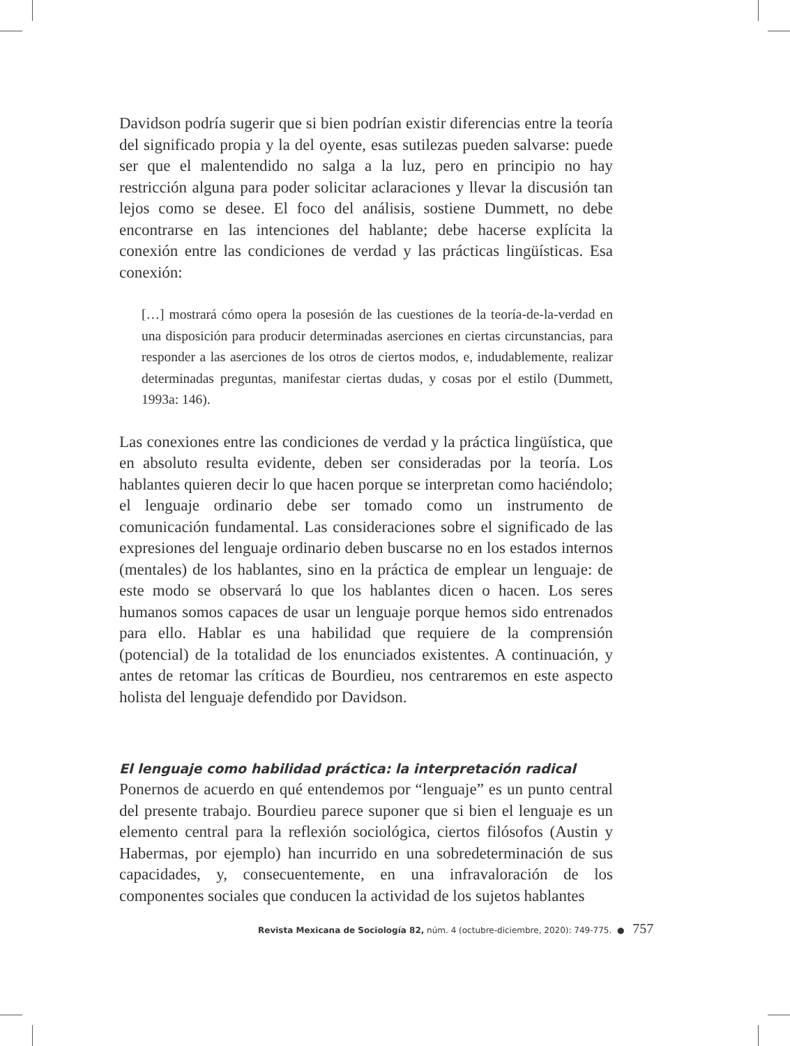Davidson podría sugerir que si bien podrían existir diferencias entre la teoría del significado propia y la del oyente, esas sutilezas pueden salvarse: puede ser que el malentendido no salga a la luz, pero en principio no hay restricción alguna para poder solicitar aclaraciones y llevar la discusión tan lejos como se desee. El foco del análisis, sostiene Dummett, no debe encontrarse en las intenciones del hablante; debe hacerse explícita la conexión entre las condiciones de verdad y las prácticas lingüísticas. Esa conexión:
[…] mostrará cómo opera la posesión de las cuestiones de la teoría-de-la-verdad en una disposición para producir determinadas aserciones en ciertas circunstancias, para responder a las aserciones de los otros de ciertos modos, e, indudablemente, realizar determinadas preguntas, manifestar ciertas dudas, y cosas por el estilo (Dummett, 1993a: 146).
Las conexiones entre las condiciones de verdad y la práctica lingüística, que en absoluto resulta evidente, deben ser consideradas por la teoría. Los hablantes quieren decir lo que hacen porque se interpretan como haciéndolo; el lenguaje ordinario debe ser tomado como un instrumento de comunicación fundamental. Las consideraciones sobre el significado de las expresiones del lenguaje ordinario deben buscarse no en los estados internos (mentales) de los hablantes, sino en la práctica de emplear un lenguaje: de este modo se observará lo que los hablantes dicen o hacen. Los seres humanos somos capaces de usar un lenguaje porque hemos sido entrenados para ello. Hablar es una habilidad que requiere de la comprensión (potencial) de la totalidad de los enunciados existentes. A continuación, y antes de retomar las críticas de Bourdieu, nos centraremos en este aspecto holista del lenguaje defendido por Davidson.
El lenguaje como habilidad práctica: la interpretación radical
Ponernos de acuerdo en qué entendemos por “lenguaje” es un punto central del presente trabajo. Bourdieu parece suponer que si bien el lenguaje es un elemento central para la reflexión sociológica, ciertos filósofos (Austin y Habermas, por ejemplo) han incurrido en una sobredeterminación de sus capacidades, y, consecuentemente, en una infravaloración de los componentes sociales que conducen la actividad de los sujetos hablantes
Revista Mexicana de Sociología 82, núm. 4 (octubre-diciembre, 2020): 749-775. ● 757